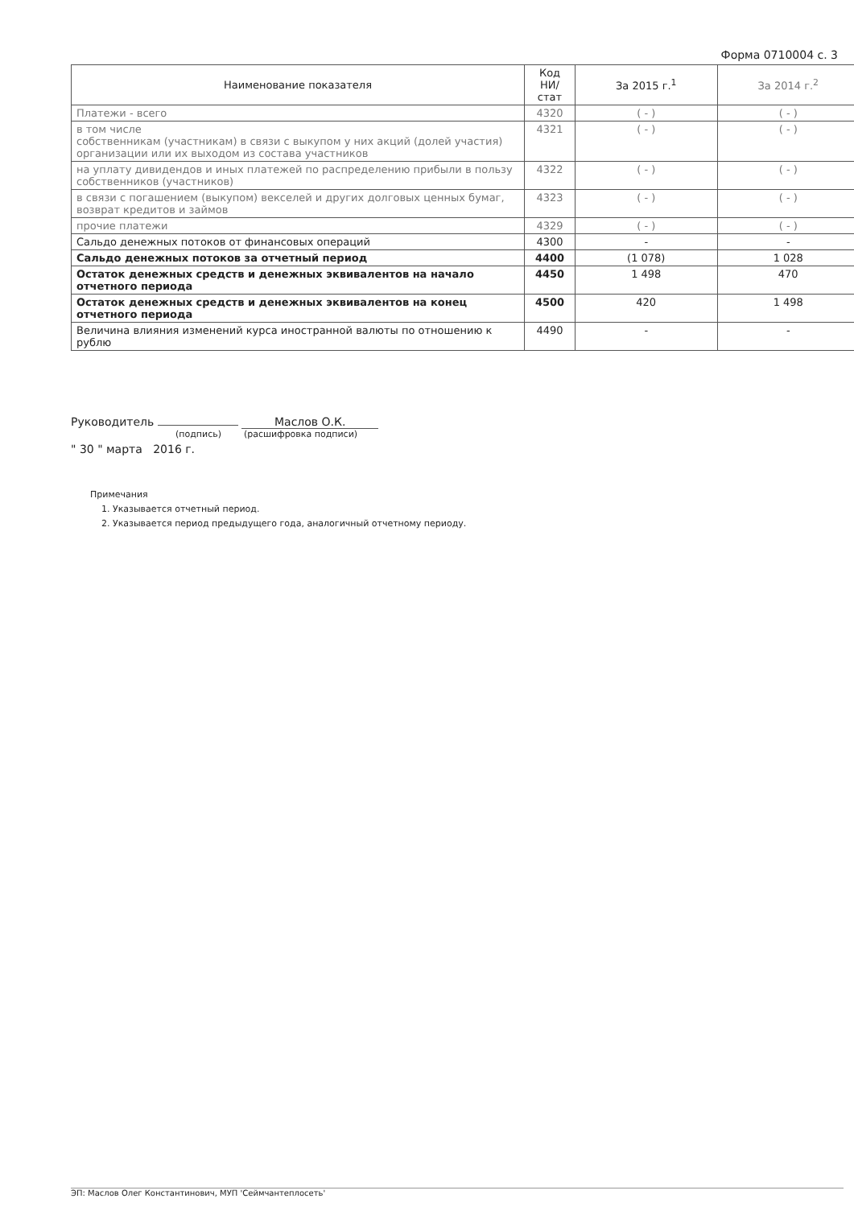Форма 0710004 с. 3
| Наименование показателя | Код НИ/стат | За 2015 г.<sup>1</sup> | За 2014 г.<sup>2</sup> |
| --- | --- | --- | --- |
| Платежи - всего | 4320 | ( - ) | ( - ) |
| в том числе собственникам (участникам) в связи с выкупом у них акций (долей участия) организации или их выходом из состава участников | 4321 | ( - ) | ( - ) |
| на уплату дивидендов и иных платежей по распределению прибыли в пользу собственников (участников) | 4322 | ( - ) | ( - ) |
| в связи с погашением (выкупом) векселей и других долговых ценных бумаг, возврат кредитов и займов | 4323 | ( - ) | ( - ) |
| прочие платежи | 4329 | ( - ) | ( - ) |
| Сальдо денежных потоков от финансовых операций | 4300 | - | - |
| Сальдо денежных потоков за отчетный период | 4400 | (1 078) | 1 028 |
| Остаток денежных средств и денежных эквивалентов на начало отчетного периода | 4450 | 1 498 | 470 |
| Остаток денежных средств и денежных эквивалентов на конец отчетного периода | 4500 | 420 | 1 498 |
| Величина влияния изменений курса иностранной валюты по отношению к рублю | 4490 | - | - |
Руководитель Маслов О.К.
(подпись) (расшифровка подписи)
" 30 " марта 2016 г.
Примечания
1. Указывается отчетный период.
2. Указывается период предыдущего года, аналогичный отчетному периоду.
ЭП: Маслов Олег Константинович, МУП 'Сеймчантеплосеть'